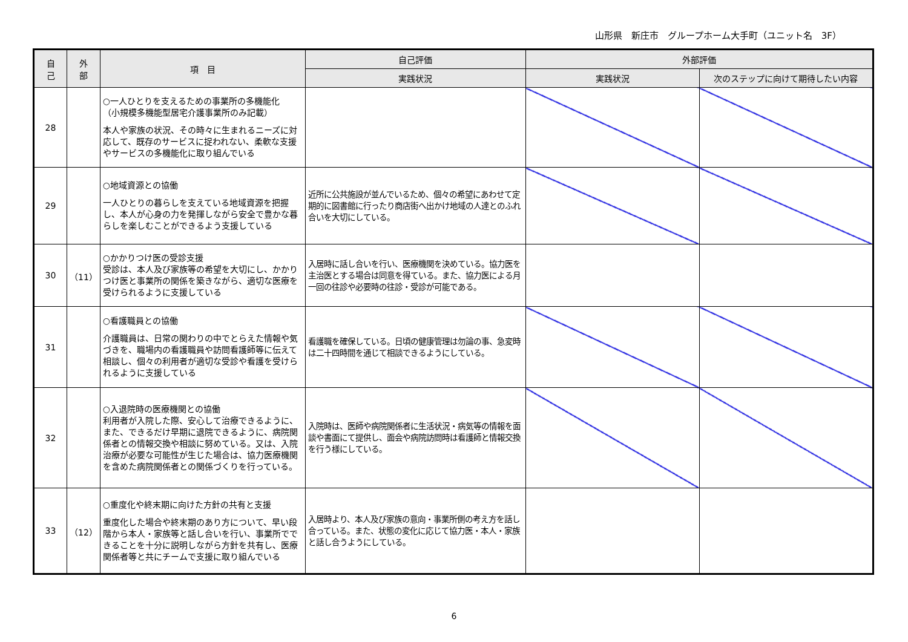山形県　新庄市　グループホーム大手町（ユニット名　3F）
| 自 己 | 外 部 | 項 目 | 自己評価 | 外部評価 | |
| --- | --- | --- | --- | --- | --- |
| | | | 実践状況 | 実践状況 | 次のステップに向けて期待したい内容 |
| 28 | | ○一人ひとりを支えるための事業所の多機能化 （小規模多機能型居宅介護事業所のみ記載） 本人や家族の状況、その時々に生まれるニーズに対応して、既存のサービスに捉われない、柔軟な支援やサービスの多機能化に取り組んでいる | | | |
| 29 | | ○地域資源との協働 一人ひとりの暮らしを支えている地域資源を把握し、本人が心身の力を発揮しながら安全で豊かな暮らしを楽しむことができるよう支援している | 近所に公共施設が並んでいるため、個々の希望にあわせて定期的に図書館に行ったり商店街へ出かけ地域の人達とのふれ合いを大切にしている。 | | |
| 30 | （11） | ○かかりつけ医の受診支援 受診は、本人及び家族等の希望を大切にし、かかりつけ医と事業所の関係を築きながら、適切な医療を受けられるように支援している | 入居時に話し合いを行い、医療機関を決めている。協力医を主治医とする場合は同意を得ている。また、協力医による月一回の往診や必要時の往診・受診が可能である。 | | |
| 31 | | ○看護職員との協働 介護職員は、日常の関わりの中でとらえた情報や気づきを、職場内の看護職員や訪問看護師等に伝えて相談し、個々の利用者が適切な受診や看護を受けられるように支援している | 看護職を確保している。日頃の健康管理は勿論の事、急変時は二十四時間を通じて相談できるようにしている。 | | |
| 32 | | ○入退院時の医療機関との協働 利用者が入院した際、安心して治療できるように、また、できるだけ早期に退院できるように、病院関係者との情報交換や相談に努めている。又は、入院治療が必要な可能性が生じた場合は、協力医療機関を含めた病院関係者との関係づくりを行っている。 | 入院時は、医師や病院関係者に生活状況・病気等の情報を面談や書面にて提供し、面会や病院訪問時は看護師と情報交換を行う様にしている。 | | |
| 33 | （12） | ○重度化や終末期に向けた方針の共有と支援 重度化した場合や終末期のあり方について、早い段階から本人・家族等と話し合いを行い、事業所でできることを十分に説明しながら方針を共有し、医療関係者等と共にチームで支援に取り組んでいる | 入居時より、本人及び家族の意向・事業所側の考え方を話し合っている。また、状態の変化に応じて協力医・本人・家族と話し合うようにしている。 | | |
6